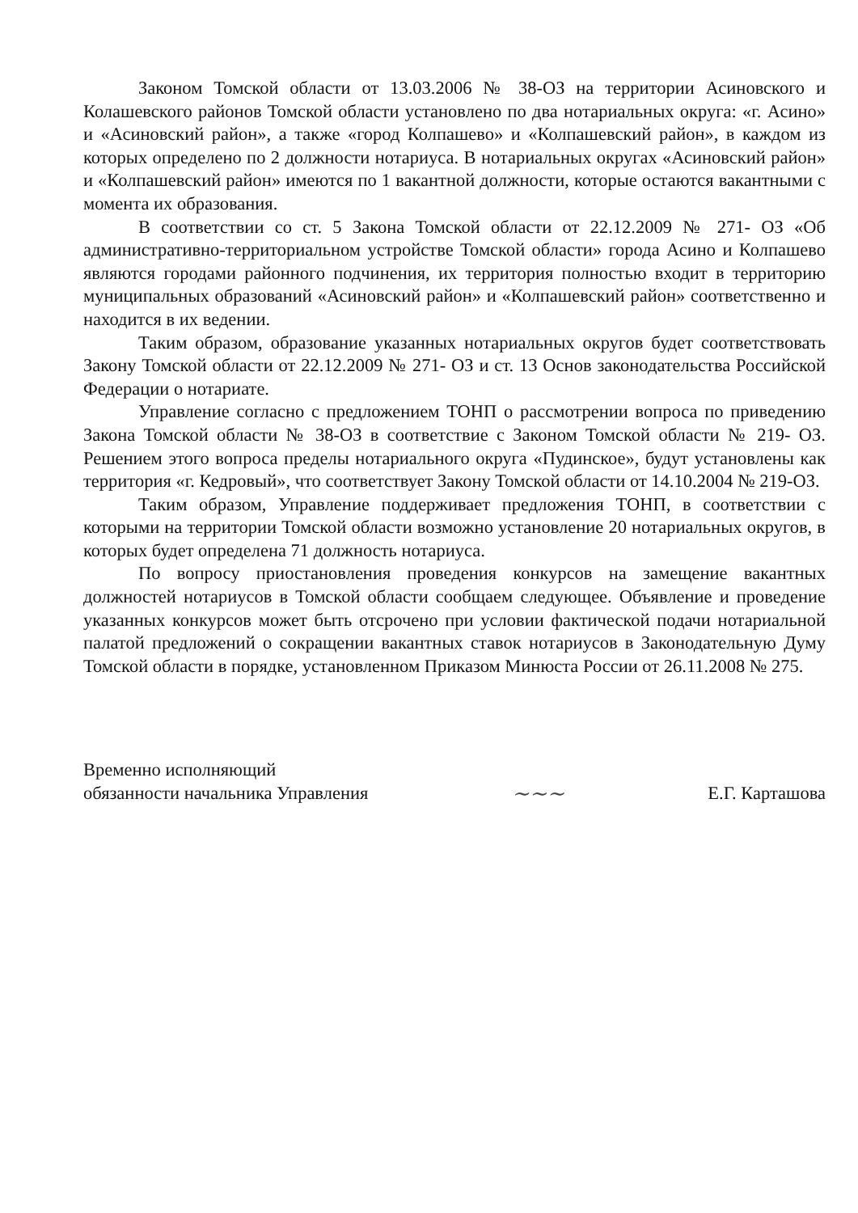Законом Томской области от 13.03.2006 № 38-ОЗ на территории Асиновского и Колашевского районов Томской области установлено по два нотариальных округа: «г. Асино» и «Асиновский район», а также «город Колпашево» и «Колпашевский район», в каждом из которых определено по 2 должности нотариуса. В нотариальных округах «Асиновский район» и «Колпашевский район» имеются по 1 вакантной должности, которые остаются вакантными с момента их образования.
В соответствии со ст. 5 Закона Томской области от 22.12.2009 № 271- ОЗ «Об административно-территориальном устройстве Томской области» города Асино и Колпашево являются городами районного подчинения, их территория полностью входит в территорию муниципальных образований «Асиновский район» и «Колпашевский район» соответственно и находится в их ведении.
Таким образом, образование указанных нотариальных округов будет соответствовать Закону Томской области от 22.12.2009 № 271- ОЗ и ст. 13 Основ законодательства Российской Федерации о нотариате.
Управление согласно с предложением ТОНП о рассмотрении вопроса по приведению Закона Томской области № 38-ОЗ в соответствие с Законом Томской области № 219- ОЗ. Решением этого вопроса пределы нотариального округа «Пудинское», будут установлены как территория «г. Кедровый», что соответствует Закону Томской области от 14.10.2004 № 219-ОЗ.
Таким образом, Управление поддерживает предложения ТОНП, в соответствии с которыми на территории Томской области возможно установление 20 нотариальных округов, в которых будет определена 71 должность нотариуса.
По вопросу приостановления проведения конкурсов на замещение вакантных должностей нотариусов в Томской области сообщаем следующее. Объявление и проведение указанных конкурсов может быть отсрочено при условии фактической подачи нотариальной палатой предложений о сокращении вакантных ставок нотариусов в Законодательную Думу Томской области в порядке, установленном Приказом Минюста России от 26.11.2008 № 275.
Временно исполняющий
обязанности начальника Управления
~~~
Е.Г. Карташова